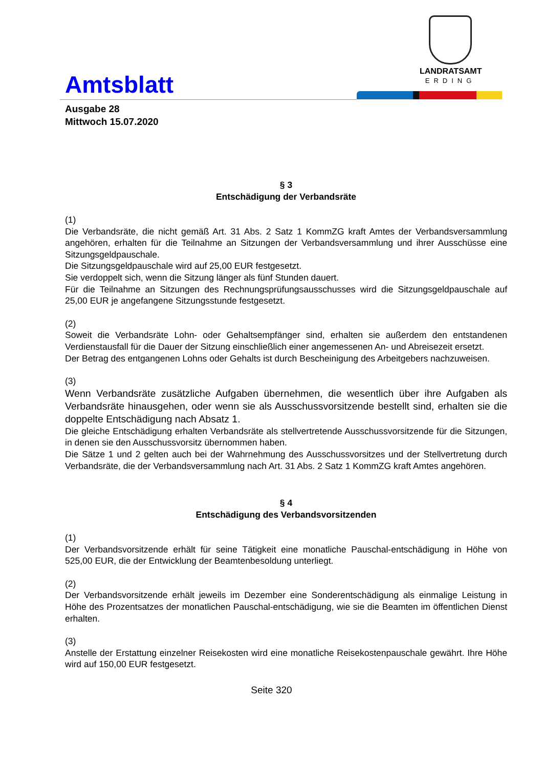LANDRATSAMT
ERDING
Amtsblatt
Ausgabe 28
Mittwoch 15.07.2020
§ 3
Entschädigung der Verbandsräte
(1)
Die Verbandsräte, die nicht gemäß Art. 31 Abs. 2 Satz 1 KommZG kraft Amtes der Verbandsversammlung angehören, erhalten für die Teilnahme an Sitzungen der Verbandsversammlung und ihrer Ausschüsse eine Sitzungsgeldpauschale.
Die Sitzungsgeldpauschale wird auf 25,00 EUR festgesetzt.
Sie verdoppelt sich, wenn die Sitzung länger als fünf Stunden dauert.
Für die Teilnahme an Sitzungen des Rechnungsprüfungsausschusses wird die Sitzungsgeldpauschale auf 25,00 EUR je angefangene Sitzungsstunde festgesetzt.
(2)
Soweit die Verbandsräte Lohn- oder Gehaltsempfänger sind, erhalten sie außerdem den entstandenen Verdienstausfall für die Dauer der Sitzung einschließlich einer angemessenen An- und Abreisezeit ersetzt.
Der Betrag des entgangenen Lohns oder Gehalts ist durch Bescheinigung des Arbeitgebers nachzuweisen.
(3)
Wenn Verbandsräte zusätzliche Aufgaben übernehmen, die wesentlich über ihre Aufgaben als Verbandsräte hinausgehen, oder wenn sie als Ausschussvorsitzende bestellt sind, erhalten sie die doppelte Entschädigung nach Absatz 1.
Die gleiche Entschädigung erhalten Verbandsräte als stellvertretende Ausschussvorsitzende für die Sitzungen, in denen sie den Ausschussvorsitz übernommen haben.
Die Sätze 1 und 2 gelten auch bei der Wahrnehmung des Ausschussvorsitzes und der Stellvertretung durch Verbandsräte, die der Verbandsversammlung nach Art. 31 Abs. 2 Satz 1 KommZG kraft Amtes angehören.
§ 4
Entschädigung des Verbandsvorsitzenden
(1)
Der Verbandsvorsitzende erhält für seine Tätigkeit eine monatliche Pauschal-entschädigung in Höhe von 525,00 EUR, die der Entwicklung der Beamtenbesoldung unterliegt.
(2)
Der Verbandsvorsitzende erhält jeweils im Dezember eine Sonderentschädigung als einmalige Leistung in Höhe des Prozentsatzes der monatlichen Pauschal-entschädigung, wie sie die Beamten im öffentlichen Dienst erhalten.
(3)
Anstelle der Erstattung einzelner Reisekosten wird eine monatliche Reisekostenpauschale gewährt. Ihre Höhe wird auf 150,00 EUR festgesetzt.
Seite 320